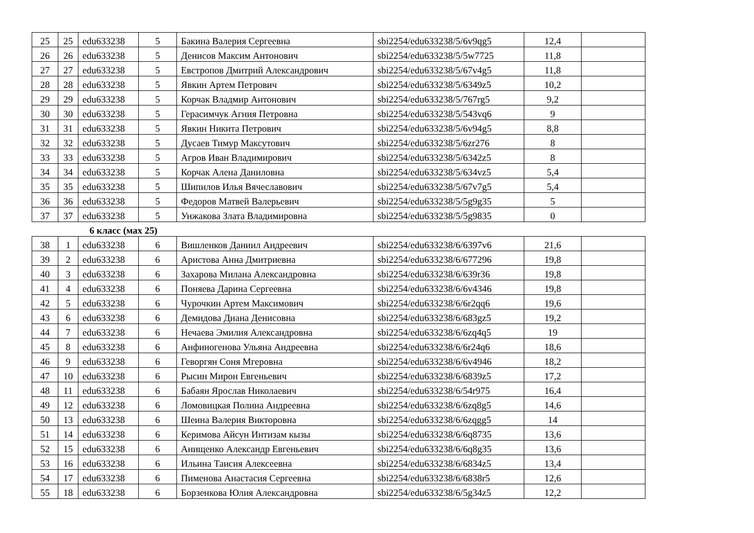| 25 | 25 | edu633238 | 5 | Бакина Валерия Сергеевна | sbi2254/edu633238/5/6v9qg5 | 12,4 | |
| 26 | 26 | edu633238 | 5 | Денисов Максим Антонович | sbi2254/edu633238/5/5w7725 | 11,8 | |
| 27 | 27 | edu633238 | 5 | Евстропов Дмитрий Александрович | sbi2254/edu633238/5/67v4g5 | 11,8 | |
| 28 | 28 | edu633238 | 5 | Явкин Артем Петрович | sbi2254/edu633238/5/6349z5 | 10,2 | |
| 29 | 29 | edu633238 | 5 | Корчак Владмир Антонович | sbi2254/edu633238/5/767rg5 | 9,2 | |
| 30 | 30 | edu633238 | 5 | Герасимчук Агния Петровна | sbi2254/edu633238/5/543vq6 | 9 | |
| 31 | 31 | edu633238 | 5 | Явкин Никита Петрович | sbi2254/edu633238/5/6v94g5 | 8,8 | |
| 32 | 32 | edu633238 | 5 | Дусаев Тимур Максутович | sbi2254/edu633238/5/6zr276 | 8 | |
| 33 | 33 | edu633238 | 5 | Агров Иван Владимирович | sbi2254/edu633238/5/6342z5 | 8 | |
| 34 | 34 | edu633238 | 5 | Корчак Алена Даниловна | sbi2254/edu633238/5/634vz5 | 5,4 | |
| 35 | 35 | edu633238 | 5 | Шипилов Илья Вячеславович | sbi2254/edu633238/5/67v7g5 | 5,4 | |
| 36 | 36 | edu633238 | 5 | Федоров Матвей Валерьевич | sbi2254/edu633238/5/5g9g35 | 5 | |
| 37 | 37 | edu633238 | 5 | Унжакова Злата Владимировна | sbi2254/edu633238/5/5g9835 | 0 | |
6 класс (мах 25)
| 38 | 1 | edu633238 | 6 | Вишленков Даниил Андреевич | sbi2254/edu633238/6/6397v6 | 21,6 | |
| 39 | 2 | edu633238 | 6 | Аристова Анна Дмитриевна | sbi2254/edu633238/6/677296 | 19,8 | |
| 40 | 3 | edu633238 | 6 | Захарова Милана Александровна | sbi2254/edu633238/6/639r36 | 19,8 | |
| 41 | 4 | edu633238 | 6 | Поняева Дарина Сергеевна | sbi2254/edu633238/6/6v4346 | 19,8 | |
| 42 | 5 | edu633238 | 6 | Чурочкин Артем Максимович | sbi2254/edu633238/6/6r2qq6 | 19,6 | |
| 43 | 6 | edu633238 | 6 | Демидова Диана Денисовна | sbi2254/edu633238/6/683gz5 | 19,2 | |
| 44 | 7 | edu633238 | 6 | Нечаева Эмилия Александровна | sbi2254/edu633238/6/6zq4q5 | 19 | |
| 45 | 8 | edu633238 | 6 | Анфиногенова Ульяна Андреевна | sbi2254/edu633238/6/6r24q6 | 18,6 | |
| 46 | 9 | edu633238 | 6 | Геворгян Соня Мгеровна | sbi2254/edu633238/6/6v4946 | 18,2 | |
| 47 | 10 | edu633238 | 6 | Рысин Мирон Евгеньевич | sbi2254/edu633238/6/6839z5 | 17,2 | |
| 48 | 11 | edu633238 | 6 | Бабаян Ярослав Николаевич | sbi2254/edu633238/6/54r975 | 16,4 | |
| 49 | 12 | edu633238 | 6 | Ломовицкая Полина Андреевна | sbi2254/edu633238/6/6zq8g5 | 14,6 | |
| 50 | 13 | edu633238 | 6 | Шеина Валерия Викторовна | sbi2254/edu633238/6/6zqgg5 | 14 | |
| 51 | 14 | edu633238 | 6 | Керимова Айсун Интизам кызы | sbi2254/edu633238/6/6q8735 | 13,6 | |
| 52 | 15 | edu633238 | 6 | Анищенко Александр Евгеньевич | sbi2254/edu633238/6/6q8g35 | 13,6 | |
| 53 | 16 | edu633238 | 6 | Ильина Таисия Алексеевна | sbi2254/edu633238/6/6834z5 | 13,4 | |
| 54 | 17 | edu633238 | 6 | Пименова Анастасия Сергеевна | sbi2254/edu633238/6/6838r5 | 12,6 | |
| 55 | 18 | edu633238 | 6 | Борзенкова Юлия Александровна | sbi2254/edu633238/6/5g34z5 | 12,2 | |